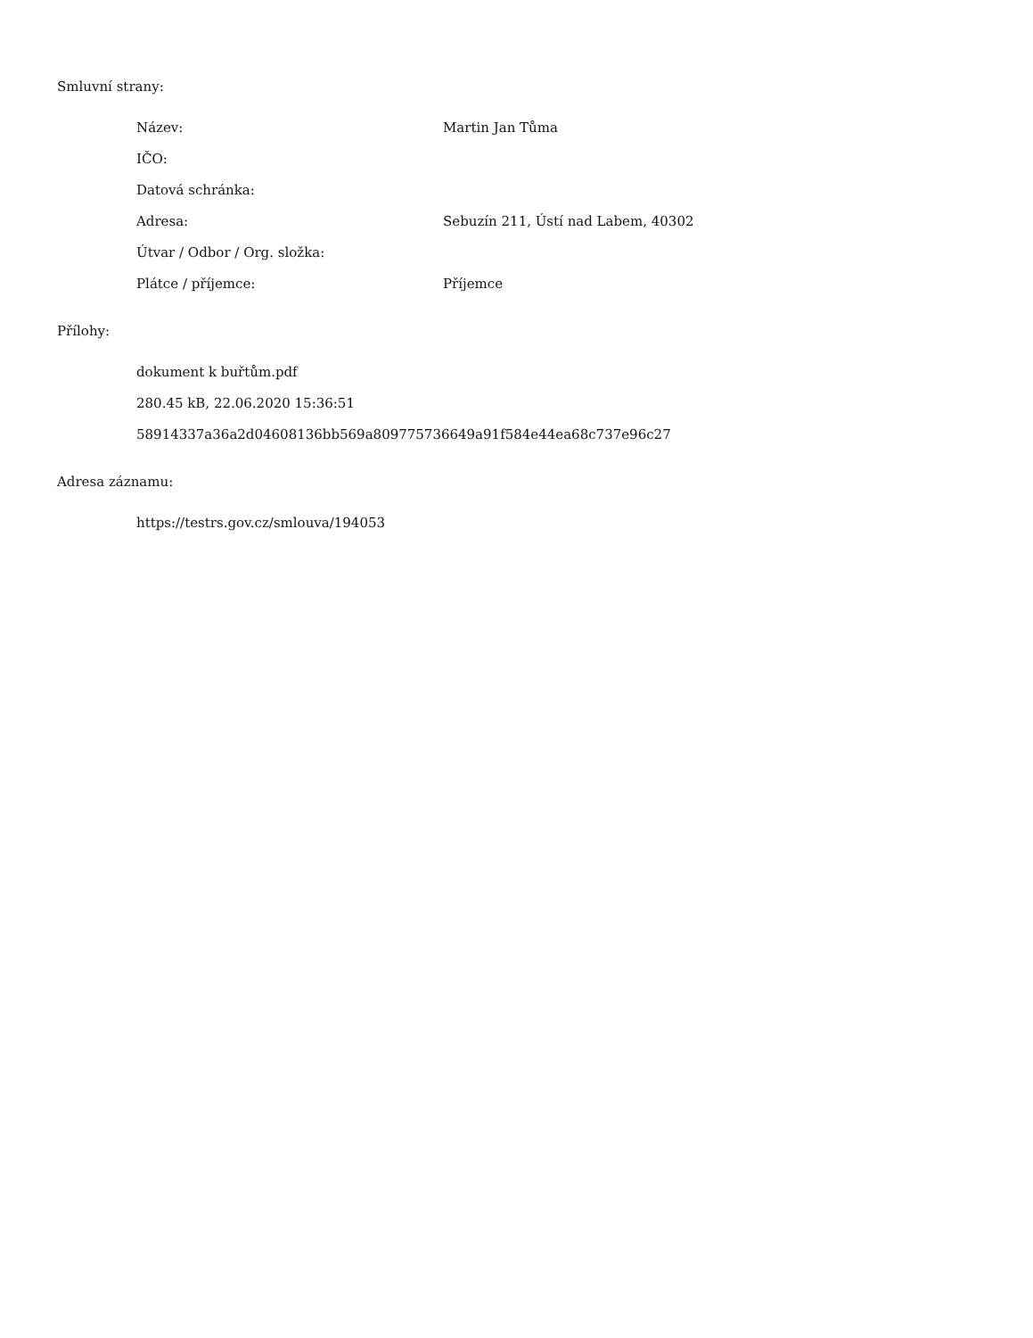Smluvní strany:
| Název: | Martin Jan Tůma |
| IČO: | |
| Datová schránka: | |
| Adresa: | Sebuzín 211, Ústí nad Labem, 40302 |
| Útvar / Odbor / Org. složka: | |
| Plátce / příjemce: | Příjemce |
Přílohy:
dokument k buřtům.pdf
280.45 kB, 22.06.2020 15:36:51
58914337a36a2d04608136bb569a809775736649a91f584e44ea68c737e96c27
Adresa záznamu:
https://testrs.gov.cz/smlouva/194053